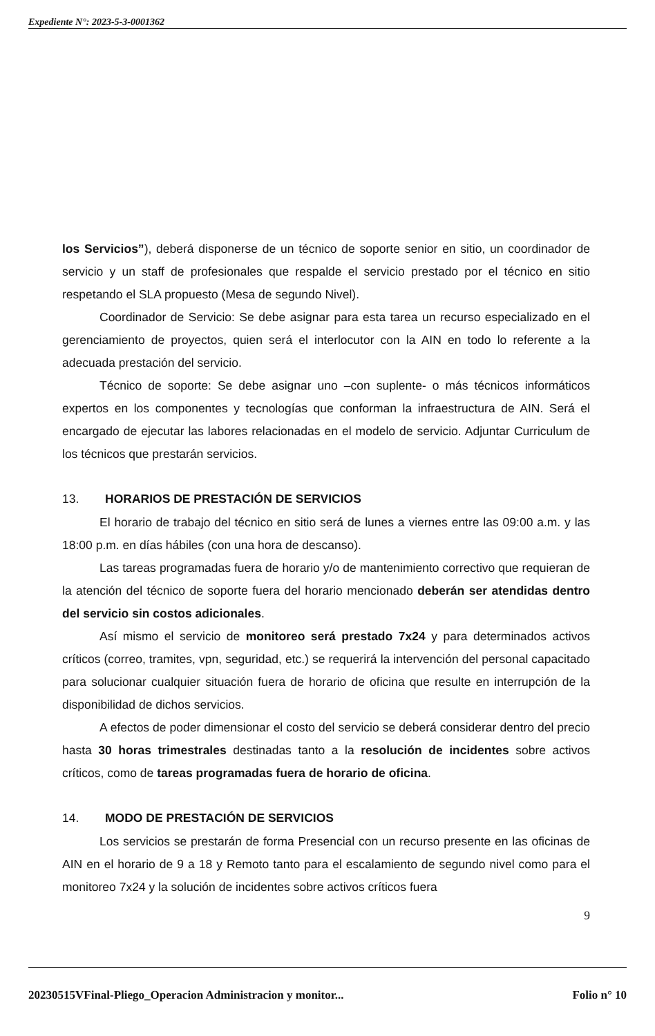Expediente N°: 2023-5-3-0001362
los Servicios”), deberá disponerse de un técnico de soporte senior en sitio, un coordinador de servicio y un staff de profesionales que respalde el servicio prestado por el técnico en sitio respetando el SLA propuesto (Mesa de segundo Nivel).
Coordinador de Servicio: Se debe asignar para esta tarea un recurso especializado en el gerenciamiento de proyectos, quien será el interlocutor con la AIN en todo lo referente a la adecuada prestación del servicio.
Técnico de soporte: Se debe asignar uno –con suplente- o más técnicos informáticos expertos en los componentes y tecnologías que conforman la infraestructura de AIN. Será el encargado de ejecutar las labores relacionadas en el modelo de servicio. Adjuntar Curriculum de los técnicos que prestarán servicios.
13. HORARIOS DE PRESTACIÓN DE SERVICIOS
El horario de trabajo del técnico en sitio será de lunes a viernes entre las 09:00 a.m. y las 18:00 p.m. en días hábiles (con una hora de descanso).
Las tareas programadas fuera de horario y/o de mantenimiento correctivo que requieran de la atención del técnico de soporte fuera del horario mencionado deberán ser atendidas dentro del servicio sin costos adicionales.
Así mismo el servicio de monitoreo será prestado 7x24 y para determinados activos críticos (correo, tramites, vpn, seguridad, etc.) se requerirá la intervención del personal capacitado para solucionar cualquier situación fuera de horario de oficina que resulte en interrupción de la disponibilidad de dichos servicios.
A efectos de poder dimensionar el costo del servicio se deberá considerar dentro del precio hasta 30 horas trimestrales destinadas tanto a la resolución de incidentes sobre activos críticos, como de tareas programadas fuera de horario de oficina.
14. MODO DE PRESTACIÓN DE SERVICIOS
Los servicios se prestarán de forma Presencial con un recurso presente en las oficinas de AIN en el horario de 9 a 18 y Remoto tanto para el escalamiento de segundo nivel como para el monitoreo 7x24 y la solución de incidentes sobre activos críticos fuera
9
20230515VFinal-Pliego_Operacion Administracion y monitor... Folio n° 10